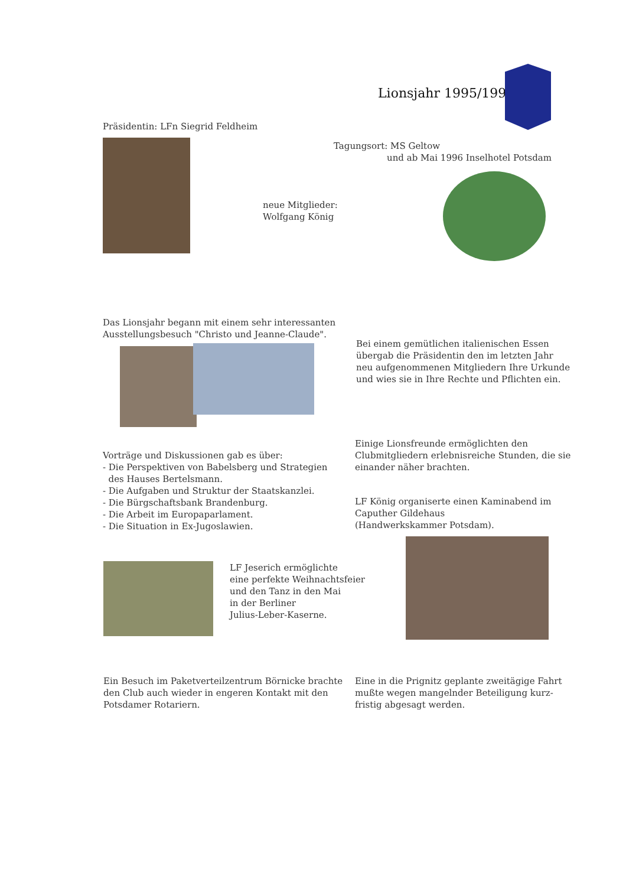Lionsjahr 1995/1996
Präsidentin: LFn Siegrid Feldheim
Tagungsort: MS Geltow
und ab Mai 1996 Inselhotel Potsdam
neue Mitglieder:
Wolfgang König
Das Lionsjahr begann mit einem sehr interessanten
Ausstellungsbesuch "Christo und Jeanne-Claude".
Bei einem gemütlichen italienischen Essen
übergab die Präsidentin den im letzten Jahr
neu aufgenommenen Mitgliedern Ihre Urkunde
und wies sie in Ihre Rechte und Pflichten ein.
Einige Lionsfreunde ermöglichten den
Clubmitgliedern erlebnisreiche Stunden, die sie
einander näher brachten.
Vorträge und Diskussionen gab es über:
- Die Perspektiven von Babelsberg und Strategien
des Hauses Bertelsmann.
- Die Aufgaben und Struktur der Staatskanzlei.
- Die Bürgschaftsbank Brandenburg.
- Die Arbeit im Europaparlament.
- Die Situation in Ex-Jugoslawien.
LF König organiserte einen Kaminabend im
Caputher Gildehaus
(Handwerkskammer Potsdam).
LF Jeserich ermöglichte
eine perfekte Weihnachtsfeier
und den Tanz in den Mai
in der Berliner
Julius-Leber-Kaserne.
Ein Besuch im Paketverteilzentrum Börnicke brachte
den Club auch wieder in engeren Kontakt mit den
Potsdamer Rotariern.
Eine in die Prignitz geplante zweitägige Fahrt
mußte wegen mangelnder Beteiligung kurz-
fristig abgesagt werden.